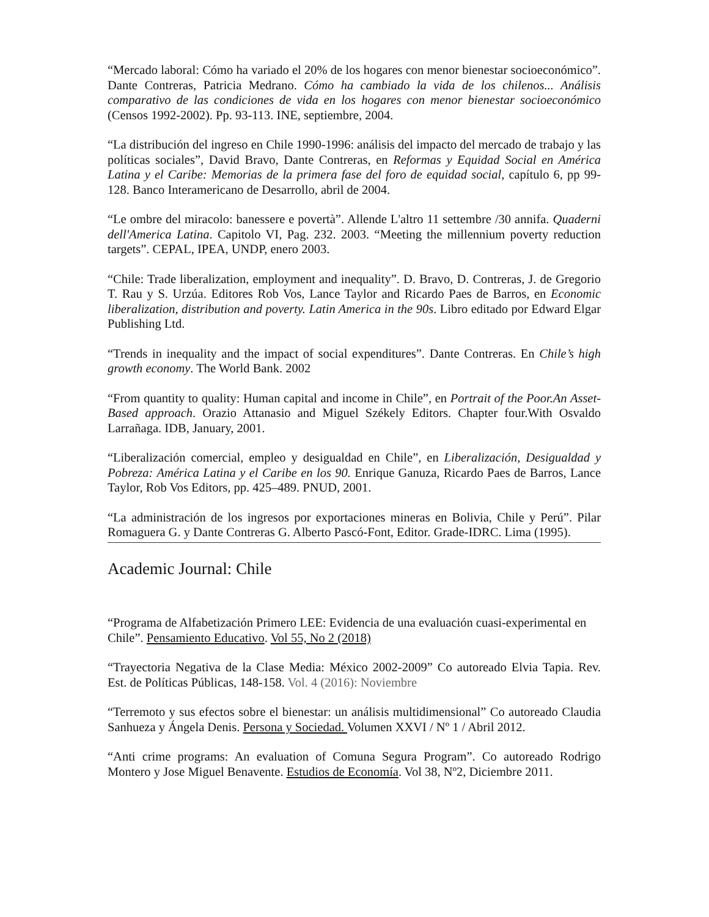“Mercado laboral: Cómo ha variado el 20% de los hogares con menor bienestar socioeconómico”. Dante Contreras, Patricia Medrano. Cómo ha cambiado la vida de los chilenos... Análisis comparativo de las condiciones de vida en los hogares con menor bienestar socioeconómico (Censos 1992-2002). Pp. 93-113. INE, septiembre, 2004.
“La distribución del ingreso en Chile 1990-1996: análisis del impacto del mercado de trabajo y las políticas sociales”, David Bravo, Dante Contreras, en Reformas y Equidad Social en América Latina y el Caribe: Memorias de la primera fase del foro de equidad social, capítulo 6, pp 99-128. Banco Interamericano de Desarrollo, abril de 2004.
“Le ombre del miracolo: banessere e povertà”. Allende L'altro 11 settembre /30 annifa. Quaderni dell'America Latina. Capitolo VI, Pag. 232. 2003. “Meeting the millennium poverty reduction targets”. CEPAL, IPEA, UNDP, enero 2003.
“Chile: Trade liberalization, employment and inequality”. D. Bravo, D. Contreras, J. de Gregorio T. Rau y S. Urzúa. Editores Rob Vos, Lance Taylor and Ricardo Paes de Barros, en Economic liberalization, distribution and poverty. Latin America in the 90s. Libro editado por Edward Elgar Publishing Ltd.
“Trends in inequality and the impact of social expenditures”. Dante Contreras. En Chile’s high growth economy. The World Bank. 2002
“From quantity to quality: Human capital and income in Chile”, en Portrait of the Poor.An Asset-Based approach. Orazio Attanasio and Miguel Székely Editors. Chapter four.With Osvaldo Larrañaga. IDB, January, 2001.
“Liberalización comercial, empleo y desigualdad en Chile”, en Liberalización, Desigualdad y Pobreza: América Latina y el Caribe en los 90. Enrique Ganuza, Ricardo Paes de Barros, Lance Taylor, Rob Vos Editors, pp. 425–489. PNUD, 2001.
“La administración de los ingresos por exportaciones mineras en Bolivia, Chile y Perú”. Pilar Romaguera G. y Dante Contreras G. Alberto Pascó-Font, Editor. Grade-IDRC. Lima (1995).
Academic Journal: Chile
“Programa de Alfabetización Primero LEE: Evidencia de una evaluación cuasi-experimental en Chile”. Pensamiento Educativo. Vol 55, No 2 (2018)
“Trayectoria Negativa de la Clase Media: México 2002-2009” Co autoreado Elvia Tapia. Rev. Est. de Políticas Públicas, 148-158. Vol. 4 (2016): Noviembre
“Terremoto y sus efectos sobre el bienestar: un análisis multidimensional” Co autoreado Claudia Sanhueza y Ángela Denis. Persona y Sociedad. Volumen XXVI / Nº 1 / Abril 2012.
“Anti crime programs: An evaluation of Comuna Segura Program”. Co autoreado Rodrigo Montero y Jose Miguel Benavente. Estudios de Economía. Vol 38, Nº2, Diciembre 2011.